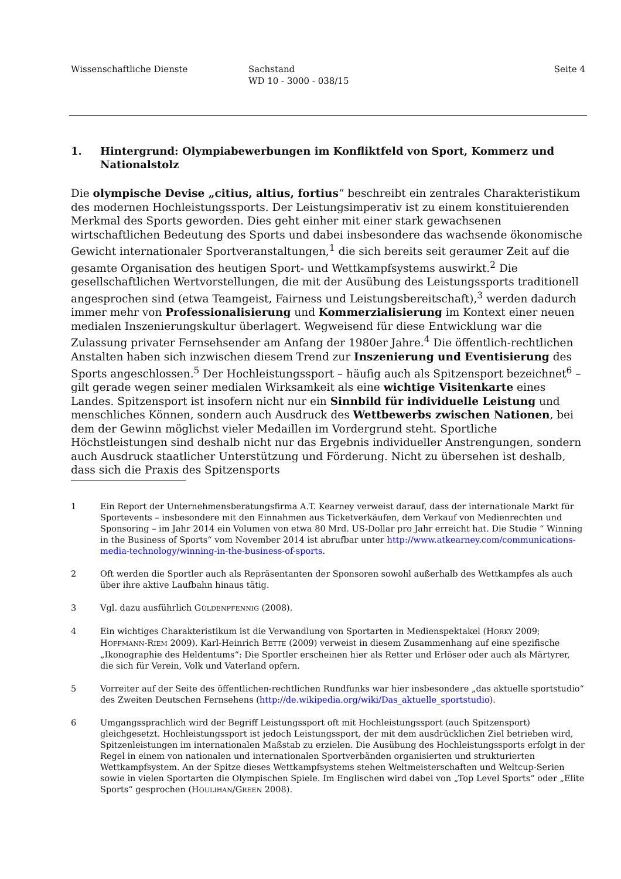Wissenschaftliche Dienste Sachstand
WD 10 - 3000 - 038/15
Seite 4
1. Hintergrund: Olympiabewerbungen im Konfliktfeld von Sport, Kommerz und Nationalstolz
Die olympische Devise „citius, altius, fortius“ beschreibt ein zentrales Charakteristikum des modernen Hochleistungssports. Der Leistungsimperativ ist zu einem konstituierenden Merkmal des Sports geworden. Dies geht einher mit einer stark gewachsenen wirtschaftlichen Bedeutung des Sports und dabei insbesondere das wachsende ökonomische Gewicht internationaler Sportveranstaltungen,<sup>1</sup> die sich bereits seit geraumer Zeit auf die gesamte Organisation des heutigen Sport- und Wettkampfsystems auswirkt.<sup>2</sup> Die gesellschaftlichen Wertvorstellungen, die mit der Ausübung des Leistungssports traditionell angesprochen sind (etwa Teamgeist, Fairness und Leistungsbereitschaft),<sup>3</sup> werden dadurch immer mehr von Professionalisierung und Kommerzialisierung im Kontext einer neuen medialen Inszenierungskultur überlagert. Wegweisend für diese Entwicklung war die Zulassung privater Fernsehsender am Anfang der 1980er Jahre.<sup>4</sup> Die öffentlich-rechtlichen Anstalten haben sich inzwischen diesem Trend zur Inszenierung und Eventisierung des Sports angeschlossen.<sup>5</sup> Der Hochleistungssport – häufig auch als Spitzensport bezeichnet<sup>6</sup> – gilt gerade wegen seiner medialen Wirksamkeit als eine wichtige Visitenkarte eines Landes. Spitzensport ist insofern nicht nur ein Sinnbild für individuelle Leistung und menschliches Können, sondern auch Ausdruck des Wettbewerbs zwischen Nationen, bei dem der Gewinn möglichst vieler Medaillen im Vordergrund steht. Sportliche Höchstleistungen sind deshalb nicht nur das Ergebnis individueller Anstrengungen, sondern auch Ausdruck staatlicher Unterstützung und Förderung. Nicht zu übersehen ist deshalb, dass sich die Praxis des Spitzensports
1 Ein Report der Unternehmensberatungsfirma A.T. Kearney verweist darauf, dass der internationale Markt für Sportevents – insbesondere mit den Einnahmen aus Ticketverkäufen, dem Verkauf von Medienrechten und Sponsoring – im Jahr 2014 ein Volumen von etwa 80 Mrd. US-Dollar pro Jahr erreicht hat. Die Studie “ Winning in the Business of Sports“ vom November 2014 ist abrufbar unter http://www.atkearney.com/communications-media-technology/winning-in-the-business-of-sports.
2 Oft werden die Sportler auch als Repräsentanten der Sponsoren sowohl außerhalb des Wettkampfes als auch über ihre aktive Laufbahn hinaus tätig.
3 Vgl. dazu ausführlich GÜLDENPFENNIG (2008).
4 Ein wichtiges Charakteristikum ist die Verwandlung von Sportarten in Medienspektakel (HORKY 2009; HOFFMANN-RIEM 2009). Karl-Heinrich BETTE (2009) verweist in diesem Zusammenhang auf eine spezifische „Ikonographie des Heldentums“: Die Sportler erscheinen hier als Retter und Erlöser oder auch als Märtyrer, die sich für Verein, Volk und Vaterland opfern.
5 Vorreiter auf der Seite des öffentlichen-rechtlichen Rundfunks war hier insbesondere „das aktuelle sportstudio“ des Zweiten Deutschen Fernsehens (http://de.wikipedia.org/wiki/Das_aktuelle_sportstudio).
6 Umgangssprachlich wird der Begriff Leistungssport oft mit Hochleistungssport (auch Spitzensport) gleichgesetzt. Hochleistungssport ist jedoch Leistungssport, der mit dem ausdrücklichen Ziel betrieben wird, Spitzenleistungen im internationalen Maßstab zu erzielen. Die Ausübung des Hochleistungssports erfolgt in der Regel in einem von nationalen und internationalen Sportverbänden organisierten und strukturierten Wettkampfsystem. An der Spitze dieses Wettkampfsystems stehen Weltmeisterschaften und Weltcup-Serien sowie in vielen Sportarten die Olympischen Spiele. Im Englischen wird dabei von „Top Level Sports“ oder „Elite Sports“ gesprochen (HOULIHAN/GREEN 2008).